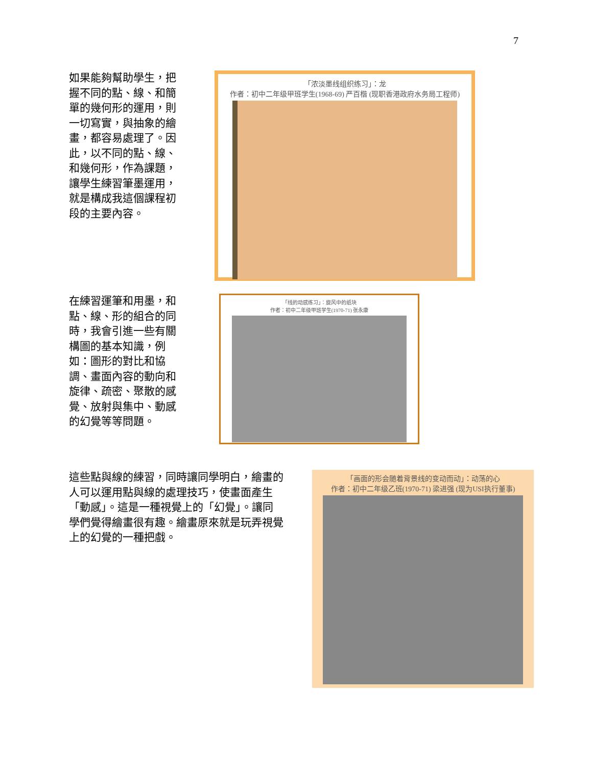7
如果能夠幫助學生，把握不同的點、線、和簡單的幾何形的運用，則一切寫實，與抽象的繪畫，都容易處理了。因此，以不同的點、線、和幾何形，作為課題，讓學生練習筆墨運用，就是構成我這個課程初段的主要內容。
「浓淡墨线组织练习」：龙
作者：初中二年级甲班学生(1968-69) 严百楷 (现职香港政府水务局工程师)
在練習運筆和用墨，和點、線、形的組合的同時，我會引進一些有關構圖的基本知識，例如：圖形的對比和協調、畫面內容的動向和旋律、疏密、聚散的感覺、放射與集中、動感的幻覺等等問題。
「线的动感练习」：旋风中的纸块
作者：初中二年级甲班学生(1970-71) 张永康
這些點與線的練習，同時讓同學明白，繪畫的人可以運用點與線的處理技巧，使畫面產生「動感」。這是一種視覺上的「幻覺」。讓同學們覺得繪畫很有趣。繪畫原來就是玩弄視覺上的幻覺的一種把戲。
「画面的形会随着背景线的变动而动」：动荡的心
作者：初中二年级乙班(1970-71) 梁进强 (现为USI执行董事)